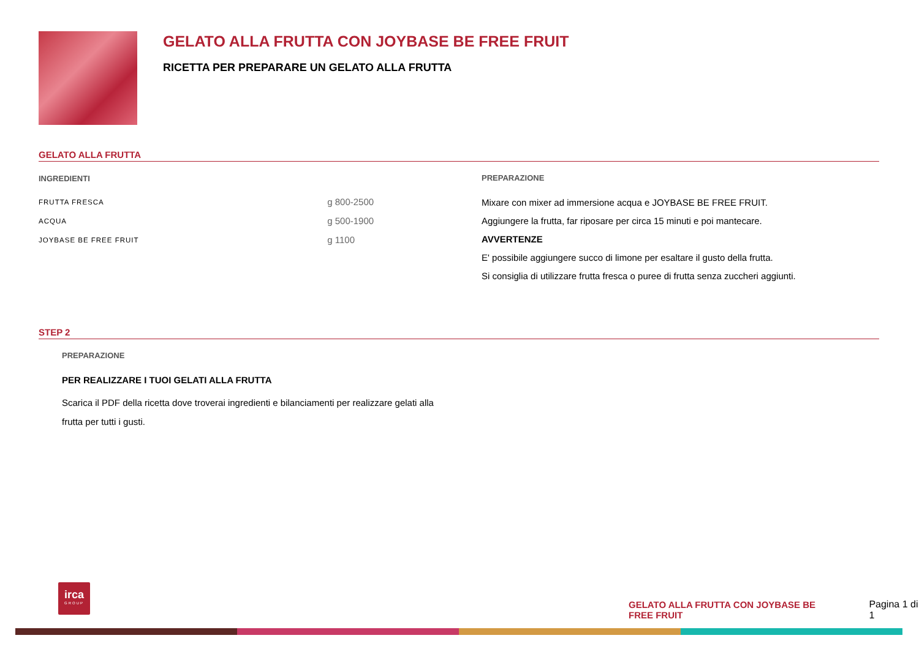GELATO ALLA FRUTTA CON JOYBASE BE FREE FRUIT
RICETTA PER PREPARARE UN GELATO ALLA FRUTTA
GELATO ALLA FRUTTA
INGREDIENTI
| FRUTTA FRESCA | g 800-2500 |
| ACQUA | g 500-1900 |
| JOYBASE BE FREE FRUIT | g 1100 |
PREPARAZIONE
Mixare con mixer ad immersione acqua e JOYBASE BE FREE FRUIT.
Aggiungere la frutta, far riposare per circa 15 minuti e poi mantecare.
AVVERTENZE
E' possibile aggiungere succo di limone per esaltare il gusto della frutta.
Si consiglia di utilizzare frutta fresca o puree di frutta senza zuccheri aggiunti.
STEP 2
PREPARAZIONE
PER REALIZZARE I TUOI GELATI ALLA FRUTTA
Scarica il PDF della ricetta dove troverai ingredienti e bilanciamenti per realizzare gelati alla frutta per tutti i gusti.
irca
GROUP
GELATO ALLA FRUTTA CON JOYBASE BE FREE FRUIT Pagina 1 di 1